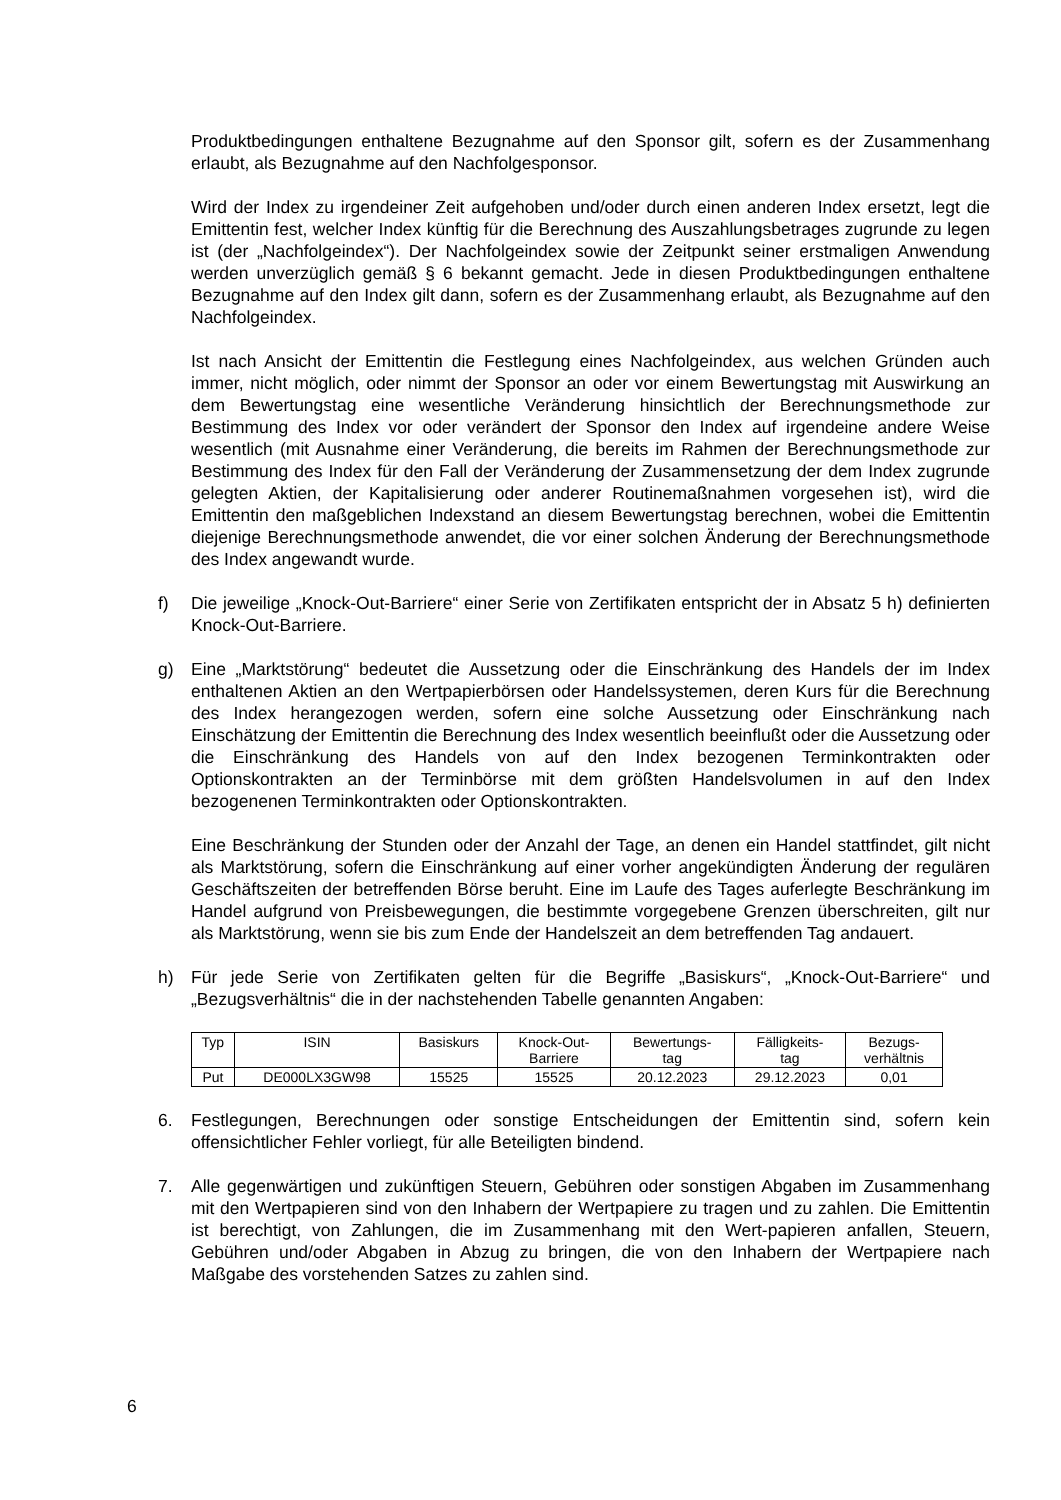Produktbedingungen enthaltene Bezugnahme auf den Sponsor gilt, sofern es der Zusammenhang erlaubt, als Bezugnahme auf den Nachfolgesponsor.
Wird der Index zu irgendeiner Zeit aufgehoben und/oder durch einen anderen Index ersetzt, legt die Emittentin fest, welcher Index künftig für die Berechnung des Auszahlungsbetrages zugrunde zu legen ist (der „Nachfolgeindex“). Der Nachfolgeindex sowie der Zeitpunkt seiner erstmaligen Anwendung werden unverzüglich gemäß § 6 bekannt gemacht. Jede in diesen Produktbedingungen enthaltene Bezugnahme auf den Index gilt dann, sofern es der Zusammenhang erlaubt, als Bezugnahme auf den Nachfolgeindex.
Ist nach Ansicht der Emittentin die Festlegung eines Nachfolgeindex, aus welchen Gründen auch immer, nicht möglich, oder nimmt der Sponsor an oder vor einem Bewertungstag mit Auswirkung an dem Bewertungstag eine wesentliche Veränderung hinsichtlich der Berechnungsmethode zur Bestimmung des Index vor oder verändert der Sponsor den Index auf irgendeine andere Weise wesentlich (mit Ausnahme einer Veränderung, die bereits im Rahmen der Berechnungsmethode zur Bestimmung des Index für den Fall der Veränderung der Zusammensetzung der dem Index zugrunde gelegten Aktien, der Kapitalisierung oder anderer Routinemaßnahmen vorgesehen ist), wird die Emittentin den maßgeblichen Indexstand an diesem Bewertungstag berechnen, wobei die Emittentin diejenige Berechnungsmethode anwendet, die vor einer solchen Änderung der Berechnungsmethode des Index angewandt wurde.
f) Die jeweilige „Knock-Out-Barriere“ einer Serie von Zertifikaten entspricht der in Absatz 5 h) definierten Knock-Out-Barriere.
g) Eine „Marktstörung“ bedeutet die Aussetzung oder die Einschränkung des Handels der im Index enthaltenen Aktien an den Wertpapierbörsen oder Handelssystemen, deren Kurs für die Berechnung des Index herangezogen werden, sofern eine solche Aussetzung oder Einschränkung nach Einschätzung der Emittentin die Berechnung des Index wesentlich beeinflußt oder die Aussetzung oder die Einschränkung des Handels von auf den Index bezogenen Terminkontrakten oder Optionskontrakten an der Terminbörse mit dem größten Handelsvolumen in auf den Index bezogenenen Terminkontrakten oder Optionskontrakten.
Eine Beschränkung der Stunden oder der Anzahl der Tage, an denen ein Handel stattfindet, gilt nicht als Marktstörung, sofern die Einschränkung auf einer vorher angekündigten Änderung der regulären Geschäftszeiten der betreffenden Börse beruht. Eine im Laufe des Tages auferlegte Beschränkung im Handel aufgrund von Preisbewegungen, die bestimmte vorgegebene Grenzen überschreiten, gilt nur als Marktstörung, wenn sie bis zum Ende der Handelszeit an dem betreffenden Tag andauert.
h) Für jede Serie von Zertifikaten gelten für die Begriffe „Basiskurs“, „Knock-Out-Barriere“ und „Bezugsverhältnis“ die in der nachstehenden Tabelle genannten Angaben:
| Typ | ISIN | Basiskurs | Knock-Out- Barriere | Bewertungs- tag | Fälligkeits- tag | Bezugs- verhältnis |
| --- | --- | --- | --- | --- | --- | --- |
| Put | DE000LX3GW98 | 15525 | 15525 | 20.12.2023 | 29.12.2023 | 0,01 |
6. Festlegungen, Berechnungen oder sonstige Entscheidungen der Emittentin sind, sofern kein offensichtlicher Fehler vorliegt, für alle Beteiligten bindend.
7. Alle gegenwärtigen und zukünftigen Steuern, Gebühren oder sonstigen Abgaben im Zusammenhang mit den Wertpapieren sind von den Inhabern der Wertpapiere zu tragen und zu zahlen. Die Emittentin ist berechtigt, von Zahlungen, die im Zusammenhang mit den Wert-papieren anfallen, Steuern, Gebühren und/oder Abgaben in Abzug zu bringen, die von den Inhabern der Wertpapiere nach Maßgabe des vorstehenden Satzes zu zahlen sind.
6